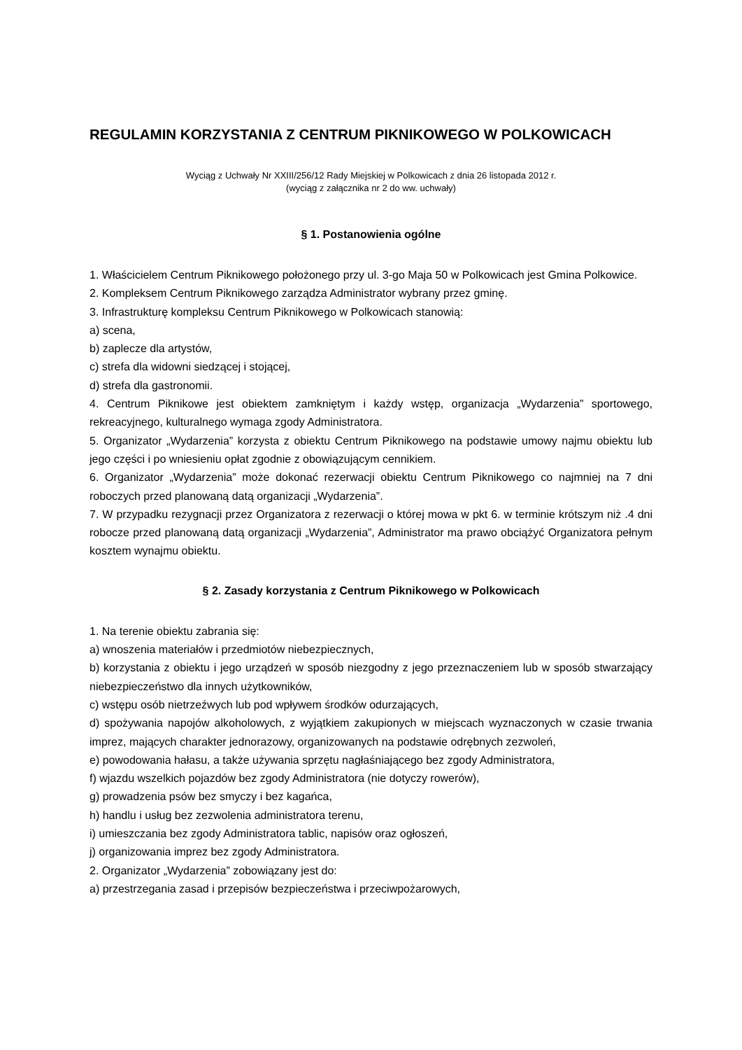REGULAMIN KORZYSTANIA Z CENTRUM PIKNIKOWEGO W POLKOWICACH
Wyciąg z Uchwały Nr XXIII/256/12 Rady Miejskiej w Polkowicach z dnia 26 listopada 2012 r.
(wyciąg z załącznika nr 2 do ww. uchwały)
§ 1. Postanowienia ogólne
1. Właścicielem Centrum Piknikowego położonego przy ul. 3-go Maja 50 w Polkowicach jest Gmina Polkowice.
2. Kompleksem Centrum Piknikowego zarządza Administrator wybrany przez gminę.
3. Infrastrukturę kompleksu Centrum Piknikowego w Polkowicach stanowią:
a) scena,
b) zaplecze dla artystów,
c) strefa dla widowni siedzącej i stojącej,
d) strefa dla gastronomii.
4. Centrum Piknikowe jest obiektem zamkniętym i każdy wstęp, organizacja „Wydarzenia” sportowego, rekreacyjnego, kulturalnego wymaga zgody Administratora.
5. Organizator „Wydarzenia” korzysta z obiektu Centrum Piknikowego na podstawie umowy najmu obiektu lub jego części i po wniesieniu opłat zgodnie z obowiązującym cennikiem.
6. Organizator „Wydarzenia” może dokonać rezerwacji obiektu Centrum Piknikowego co najmniej na 7 dni roboczych przed planowaną datą organizacji „Wydarzenia”.
7. W przypadku rezygnacji przez Organizatora z rezerwacji o której mowa w pkt 6. w terminie krótszym niż .4 dni robocze przed planowaną datą organizacji „Wydarzenia”, Administrator ma prawo obciążyć Organizatora pełnym kosztem wynajmu obiektu.
§ 2. Zasady korzystania z Centrum Piknikowego w Polkowicach
1. Na terenie obiektu zabrania się:
a) wnoszenia materiałów i przedmiotów niebezpiecznych,
b) korzystania z obiektu i jego urządzeń w sposób niezgodny z jego przeznaczeniem lub w sposób stwarzający niebezpieczeństwo dla innych użytkowników,
c) wstępu osób nietrzeźwych lub pod wpływem środków odurzających,
d) spożywania napojów alkoholowych, z wyjątkiem zakupionych w miejscach wyznaczonych w czasie trwania imprez, mających charakter jednorazowy, organizowanych na podstawie odrębnych zezwoleń,
e) powodowania hałasu, a także używania sprzętu nagłaśniającego bez zgody Administratora,
f) wjazdu wszelkich pojazdów bez zgody Administratora (nie dotyczy rowerów),
g) prowadzenia psów bez smyczy i bez kagańca,
h) handlu i usług bez zezwolenia administratora terenu,
i) umieszczania bez zgody Administratora tablic, napisów oraz ogłoszeń,
j) organizowania imprez bez zgody Administratora.
2. Organizator „Wydarzenia” zobowiązany jest do:
a) przestrzegania zasad i przepisów bezpieczeństwa i przeciwpożarowych,